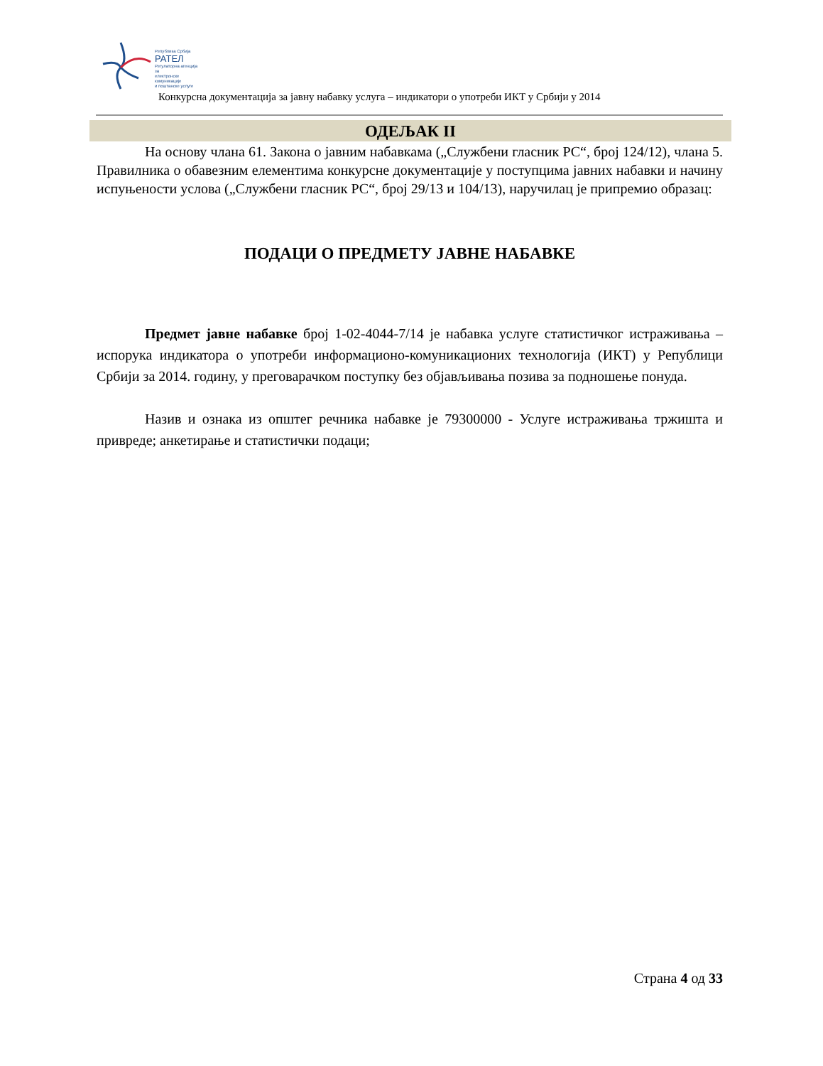Република Србија
РАТЕЛ
Регулаторна агенција за
електронске комуникације
и поштанске услуге
Конкурсна документација за јавну набавку услуга – индикатори о употреби ИКТ у Србији у 2014
ОДЕЉАК II
На основу члана 61. Закона о јавним набавкама („Службени гласник РС“, број 124/12), члана 5. Правилника о обавезним елементима конкурсне документације у поступцима јавних набавки и начину испуњености услова („Службени гласник РС“, број 29/13 и 104/13), наручилац је припремио образац:
ПОДАЦИ О ПРЕДМЕТУ ЈАВНЕ НАБАВКЕ
Предмет јавне набавке број 1-02-4044-7/14 је набавка услуге статистичког истраживања – испорука индикатора о употреби информационо-комуникационих технологија (ИКТ) у Републици Србији за 2014. годину, у преговарачком поступку без објављивања позива за подношење понуда.
Назив и ознака из општег речника набавке је 79300000 - Услуге истраживања тржишта и привреде; анкетирање и статистички подаци;
Страна 4 од 33